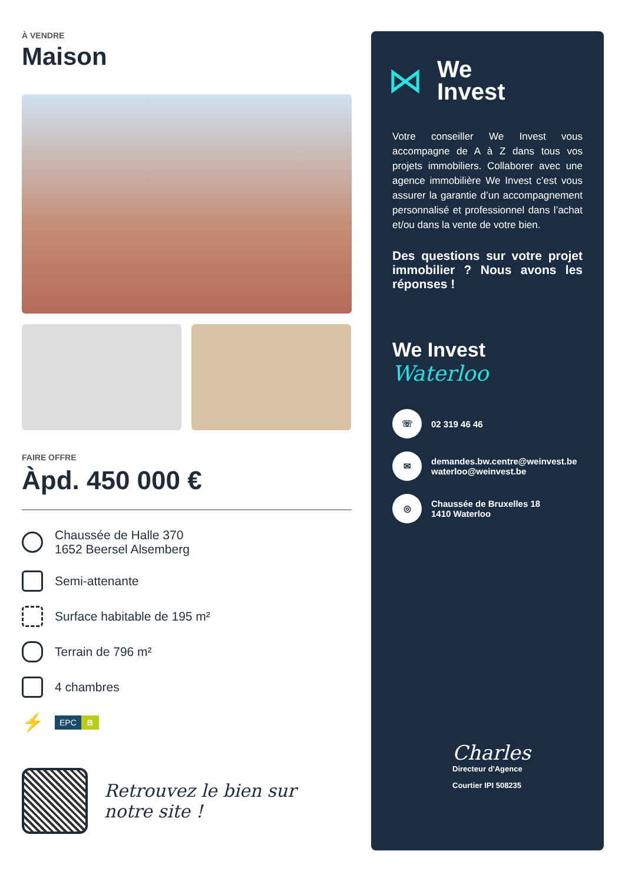À VENDRE
Maison
FAIRE OFFRE
Àpd. 450 000 €
Chaussée de Halle 370
1652 Beersel Alsemberg
Semi-attenante
Surface habitable de 195 m²
Terrain de 796 m²
4 chambres
⚡
EPC B
Retrouvez le bien sur
notre site !
⋈
We
Invest
Votre conseiller We Invest vous accompagne de A à Z dans tous vos projets immobiliers. Collaborer avec une agence immobilière We Invest c’est vous assurer la garantie d’un accompagnement personnalisé et professionnel dans l’achat et/ou dans la vente de votre bien.
Des questions sur votre projet immobilier ? Nous avons les réponses !
We Invest
Waterloo
☏
02 319 46 46
✉
demandes.bw.centre@weinvest.be
waterloo@weinvest.be
◎
Chaussée de Bruxelles 18
1410 Waterloo
Charles
Directeur d'Agence
Courtier IPI 508235